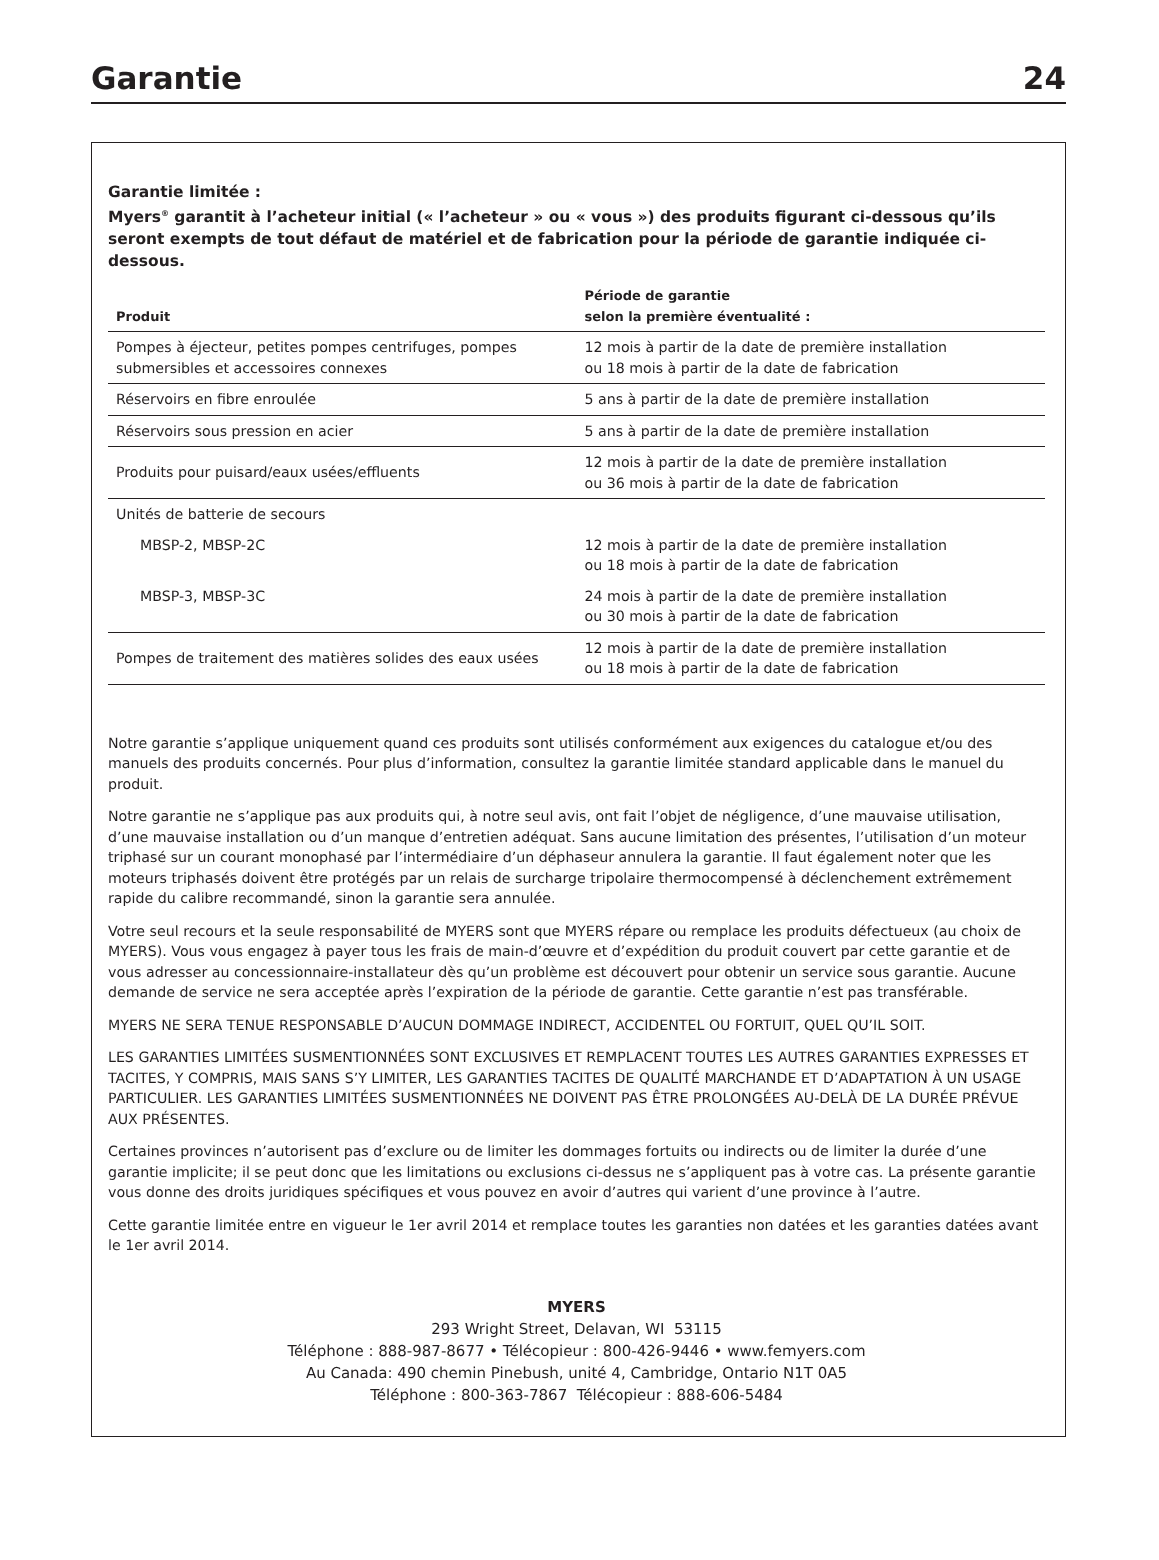Garantie
24
Garantie limitée :
Myers<sup>®</sup> garantit à l’acheteur initial (« l’acheteur » ou « vous ») des produits figurant ci-dessous qu’ils seront exempts de tout défaut de matériel et de fabrication pour la période de garantie indiquée ci-dessous.
| Produit | Période de garantie selon la première éventualité : |
| --- | --- |
| Pompes à éjecteur, petites pompes centrifuges, pompes submersibles et accessoires connexes | 12 mois à partir de la date de première installation ou 18 mois à partir de la date de fabrication |
| Réservoirs en fibre enroulée | 5 ans à partir de la date de première installation |
| Réservoirs sous pression en acier | 5 ans à partir de la date de première installation |
| Produits pour puisard/eaux usées/effluents | 12 mois à partir de la date de première installation ou 36 mois à partir de la date de fabrication |
| Unités de batterie de secours | |
| MBSP-2, MBSP-2C | 12 mois à partir de la date de première installation ou 18 mois à partir de la date de fabrication |
| MBSP-3, MBSP-3C | 24 mois à partir de la date de première installation ou 30 mois à partir de la date de fabrication |
| Pompes de traitement des matières solides des eaux usées | 12 mois à partir de la date de première installation ou 18 mois à partir de la date de fabrication |
Notre garantie s’applique uniquement quand ces produits sont utilisés conformément aux exigences du catalogue et/ou des manuels des produits concernés. Pour plus d’information, consultez la garantie limitée standard applicable dans le manuel du produit.
Notre garantie ne s’applique pas aux produits qui, à notre seul avis, ont fait l’objet de négligence, d’une mauvaise utilisation, d’une mauvaise installation ou d’un manque d’entretien adéquat. Sans aucune limitation des présentes, l’utilisation d’un moteur triphasé sur un courant monophasé par l’intermédiaire d’un déphaseur annulera la garantie. Il faut également noter que les moteurs triphasés doivent être protégés par un relais de surcharge tripolaire thermocompensé à déclenchement extrêmement rapide du calibre recommandé, sinon la garantie sera annulée.
Votre seul recours et la seule responsabilité de MYERS sont que MYERS répare ou remplace les produits défectueux (au choix de MYERS). Vous vous engagez à payer tous les frais de main-d’œuvre et d’expédition du produit couvert par cette garantie et de vous adresser au concessionnaire-installateur dès qu’un problème est découvert pour obtenir un service sous garantie. Aucune demande de service ne sera acceptée après l’expiration de la période de garantie. Cette garantie n’est pas transférable.
MYERS NE SERA TENUE RESPONSABLE D’AUCUN DOMMAGE INDIRECT, ACCIDENTEL OU FORTUIT, QUEL QU’IL SOIT.
LES GARANTIES LIMITÉES SUSMENTIONNÉES SONT EXCLUSIVES ET REMPLACENT TOUTES LES AUTRES GARANTIES EXPRESSES ET TACITES, Y COMPRIS, MAIS SANS S’Y LIMITER, LES GARANTIES TACITES DE QUALITÉ MARCHANDE ET D’ADAPTATION À UN USAGE PARTICULIER. LES GARANTIES LIMITÉES SUSMENTIONNÉES NE DOIVENT PAS ÊTRE PROLONGÉES AU-DELÀ DE LA DURÉE PRÉVUE AUX PRÉSENTES.
Certaines provinces n’autorisent pas d’exclure ou de limiter les dommages fortuits ou indirects ou de limiter la durée d’une garantie implicite; il se peut donc que les limitations ou exclusions ci-dessus ne s’appliquent pas à votre cas. La présente garantie vous donne des droits juridiques spécifiques et vous pouvez en avoir d’autres qui varient d’une province à l’autre.
Cette garantie limitée entre en vigueur le 1er avril 2014 et remplace toutes les garanties non datées et les garanties datées avant le 1er avril 2014.
MYERS
293 Wright Street, Delavan, WI 53115
Téléphone : 888-987-8677 • Télécopieur : 800-426-9446 • www.femyers.com
Au Canada: 490 chemin Pinebush, unité 4, Cambridge, Ontario N1T 0A5
Téléphone : 800-363-7867 Télécopieur : 888-606-5484